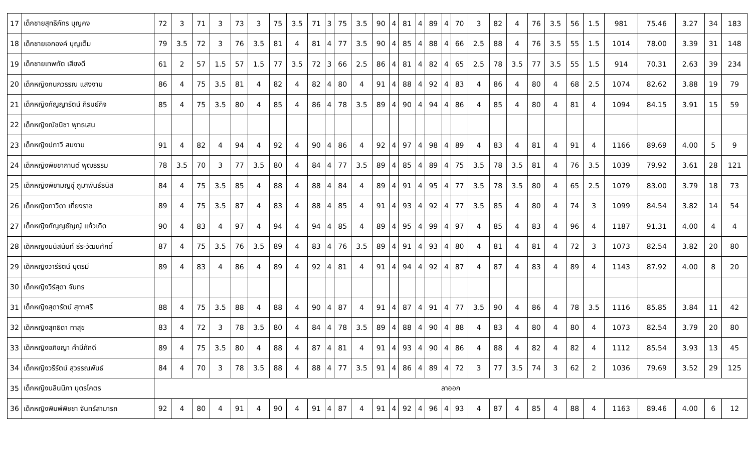| 17 | เด็กชายสุทธิภัทร บุญคง | 72 | 3 | 71 | 3 | 73 | 3 | 75 | 3.5 | 71 | 3 | 75 | 3.5 | 90 | 4 | 81 | 4 | 89 | 4 | 70 | 3 | 82 | 4 | 76 | 3.5 | 56 | 1.5 | 981 | 75.46 | 3.27 | 34 | 183 |
| 18 | เด็กชายเอกองค์ บุญเต็ม | 79 | 3.5 | 72 | 3 | 76 | 3.5 | 81 | 4 | 81 | 4 | 77 | 3.5 | 90 | 4 | 85 | 4 | 88 | 4 | 66 | 2.5 | 88 | 4 | 76 | 3.5 | 55 | 1.5 | 1014 | 78.00 | 3.39 | 31 | 148 |
| 19 | เด็กชายเทพทัต เสียงดี | 61 | 2 | 57 | 1.5 | 57 | 1.5 | 77 | 3.5 | 72 | 3 | 66 | 2.5 | 86 | 4 | 81 | 4 | 82 | 4 | 65 | 2.5 | 78 | 3.5 | 77 | 3.5 | 55 | 1.5 | 914 | 70.31 | 2.63 | 39 | 234 |
| 20 | เด็กหญิงกนกวรรณ แสงงาม | 86 | 4 | 75 | 3.5 | 81 | 4 | 82 | 4 | 82 | 4 | 80 | 4 | 91 | 4 | 88 | 4 | 92 | 4 | 83 | 4 | 86 | 4 | 80 | 4 | 68 | 2.5 | 1074 | 82.62 | 3.88 | 19 | 79 |
| 21 | เด็กหญิงกัญญารัตน์ ภิรมย์กิจ | 85 | 4 | 75 | 3.5 | 80 | 4 | 85 | 4 | 86 | 4 | 78 | 3.5 | 89 | 4 | 90 | 4 | 94 | 4 | 86 | 4 | 85 | 4 | 80 | 4 | 81 | 4 | 1094 | 84.15 | 3.91 | 15 | 59 |
| 22 | เด็กหญิงณัชนิชา พุทธเสน | | | | | | | | | | | | | | | | | | | | | | | | | | | | | | | |
| 23 | เด็กหญิงปภาวี สมงาม | 91 | 4 | 82 | 4 | 94 | 4 | 92 | 4 | 90 | 4 | 86 | 4 | 92 | 4 | 97 | 4 | 98 | 4 | 89 | 4 | 83 | 4 | 81 | 4 | 91 | 4 | 1166 | 89.69 | 4.00 | 5 | 9 |
| 24 | เด็กหญิงพิชชากานต์ พุฒธรรม | 78 | 3.5 | 70 | 3 | 77 | 3.5 | 80 | 4 | 84 | 4 | 77 | 3.5 | 89 | 4 | 85 | 4 | 89 | 4 | 75 | 3.5 | 78 | 3.5 | 81 | 4 | 76 | 3.5 | 1039 | 79.92 | 3.61 | 28 | 121 |
| 25 | เด็กหญิงพิชามญชุ์ ภูมาพันธ์ธนิส | 84 | 4 | 75 | 3.5 | 85 | 4 | 88 | 4 | 88 | 4 | 84 | 4 | 89 | 4 | 91 | 4 | 95 | 4 | 77 | 3.5 | 78 | 3.5 | 80 | 4 | 65 | 2.5 | 1079 | 83.00 | 3.79 | 18 | 73 |
| 26 | เด็กหญิงภาวิดา เที่ยงราช | 89 | 4 | 75 | 3.5 | 87 | 4 | 83 | 4 | 88 | 4 | 85 | 4 | 91 | 4 | 93 | 4 | 92 | 4 | 77 | 3.5 | 85 | 4 | 80 | 4 | 74 | 3 | 1099 | 84.54 | 3.82 | 14 | 54 |
| 27 | เด็กหญิงกัญญชัญญ์ แก้วเกิด | 90 | 4 | 83 | 4 | 97 | 4 | 94 | 4 | 94 | 4 | 85 | 4 | 89 | 4 | 95 | 4 | 99 | 4 | 97 | 4 | 85 | 4 | 83 | 4 | 96 | 4 | 1187 | 91.31 | 4.00 | 4 | 4 |
| 28 | เด็กหญิงมนัสนันท์ ธีระวัฒนศักดิ์ | 87 | 4 | 75 | 3.5 | 76 | 3.5 | 89 | 4 | 83 | 4 | 76 | 3.5 | 89 | 4 | 91 | 4 | 93 | 4 | 80 | 4 | 81 | 4 | 81 | 4 | 72 | 3 | 1073 | 82.54 | 3.82 | 20 | 80 |
| 29 | เด็กหญิงวารีรัตน์ บุตรมี | 89 | 4 | 83 | 4 | 86 | 4 | 89 | 4 | 92 | 4 | 81 | 4 | 91 | 4 | 94 | 4 | 92 | 4 | 87 | 4 | 87 | 4 | 83 | 4 | 89 | 4 | 1143 | 87.92 | 4.00 | 8 | 20 |
| 30 | เด็กหญิงวีร์สุดา จันทร | | | | | | | | | | | | | | | | | | | | | | | | | | | | | | | |
| 31 | เด็กหญิงสุดารัตน์ สุทาศรี | 88 | 4 | 75 | 3.5 | 88 | 4 | 88 | 4 | 90 | 4 | 87 | 4 | 91 | 4 | 87 | 4 | 91 | 4 | 77 | 3.5 | 90 | 4 | 86 | 4 | 78 | 3.5 | 1116 | 85.85 | 3.84 | 11 | 42 |
| 32 | เด็กหญิงสุทธิดา ทาสุข | 83 | 4 | 72 | 3 | 78 | 3.5 | 80 | 4 | 84 | 4 | 78 | 3.5 | 89 | 4 | 88 | 4 | 90 | 4 | 88 | 4 | 83 | 4 | 80 | 4 | 80 | 4 | 1073 | 82.54 | 3.79 | 20 | 80 |
| 33 | เด็กหญิงอภิชญา คำมีภักดี | 89 | 4 | 75 | 3.5 | 80 | 4 | 88 | 4 | 87 | 4 | 81 | 4 | 91 | 4 | 93 | 4 | 90 | 4 | 86 | 4 | 88 | 4 | 82 | 4 | 82 | 4 | 1112 | 85.54 | 3.93 | 13 | 45 |
| 34 | เด็กหญิงวรีรัตน์ สุวรรณพันธ์ | 84 | 4 | 70 | 3 | 78 | 3.5 | 88 | 4 | 88 | 4 | 77 | 3.5 | 91 | 4 | 86 | 4 | 89 | 4 | 72 | 3 | 77 | 3.5 | 74 | 3 | 62 | 2 | 1036 | 79.69 | 3.52 | 29 | 125 |
| 35 | เด็กหญิงนลินนิภา บุตรโคตร | ลาออก | | | | | | | | | | | | | | | | | | | | | | | | | | | | | | |
| 36 | เด็กหญิงพิมพ์พิชชา จันทร์สามารถ | 92 | 4 | 80 | 4 | 91 | 4 | 90 | 4 | 91 | 4 | 87 | 4 | 91 | 4 | 92 | 4 | 96 | 4 | 93 | 4 | 87 | 4 | 85 | 4 | 88 | 4 | 1163 | 89.46 | 4.00 | 6 | 12 |